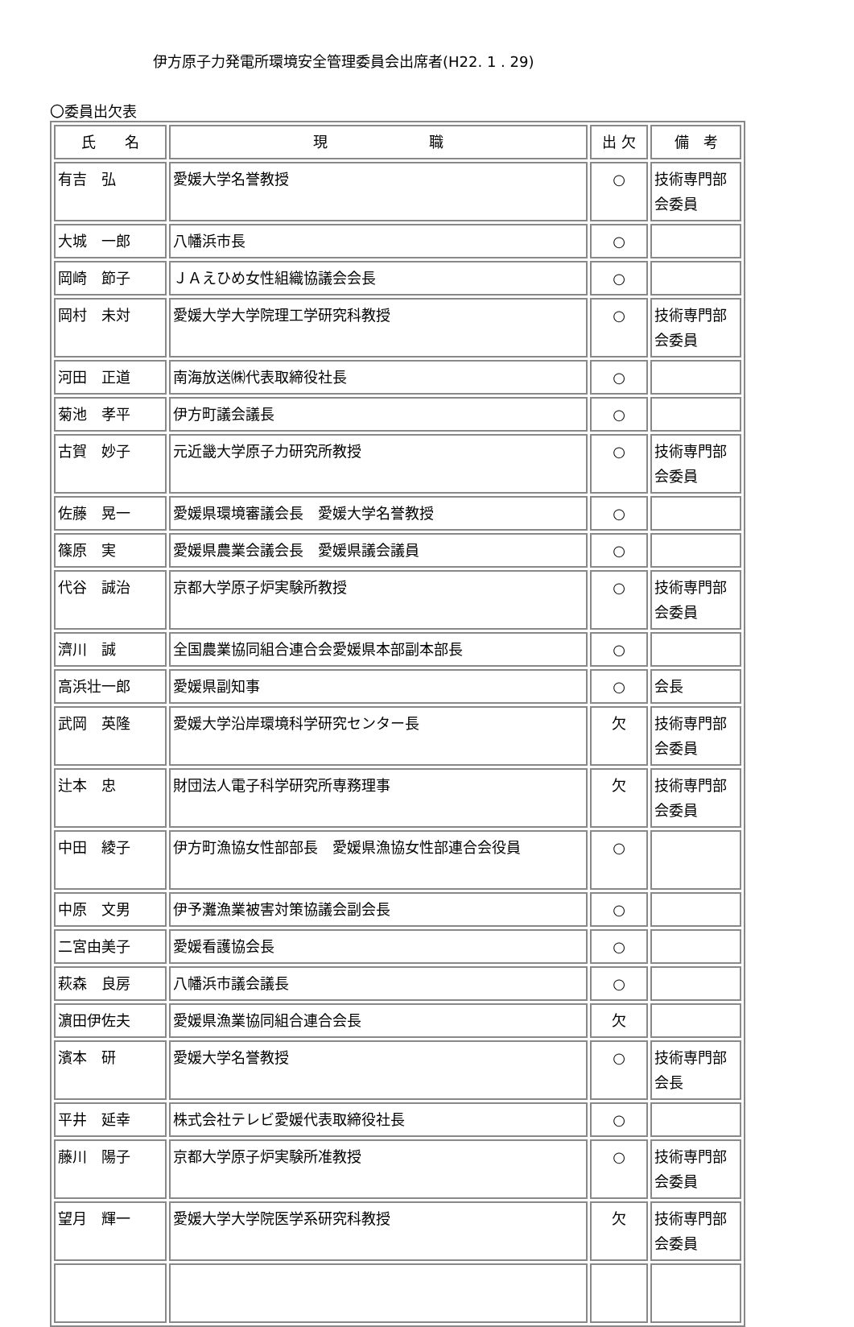伊方原子力発電所環境安全管理委員会出席者(H22. 1 . 29)
〇委員出欠表
| 氏 名 | 現 職 | 出 欠 | 備 考 |
| --- | --- | --- | --- |
| 有吉 弘 | 愛媛大学名誉教授 | ○ | 技術専門部会委員 |
| 大城 一郎 | 八幡浜市長 | ○ | |
| 岡崎 節子 | ＪＡえひめ女性組織協議会会長 | ○ | |
| 岡村 未対 | 愛媛大学大学院理工学研究科教授 | ○ | 技術専門部会委員 |
| 河田 正道 | 南海放送㈱代表取締役社長 | ○ | |
| 菊池 孝平 | 伊方町議会議長 | ○ | |
| 古賀 妙子 | 元近畿大学原子力研究所教授 | ○ | 技術専門部会委員 |
| 佐藤 晃一 | 愛媛県環境審議会長 愛媛大学名誉教授 | ○ | |
| 篠原 実 | 愛媛県農業会議会長 愛媛県議会議員 | ○ | |
| 代谷 誠治 | 京都大学原子炉実験所教授 | ○ | 技術専門部会委員 |
| 濟川 誠 | 全国農業協同組合連合会愛媛県本部副本部長 | ○ | |
| 高浜壮一郎 | 愛媛県副知事 | ○ | 会長 |
| 武岡 英隆 | 愛媛大学沿岸環境科学研究センター長 | 欠 | 技術専門部会委員 |
| 辻本 忠 | 財団法人電子科学研究所専務理事 | 欠 | 技術専門部会委員 |
| 中田 綾子 | 伊方町漁協女性部部長 愛媛県漁協女性部連合会役員 | ○ | |
| 中原 文男 | 伊予灘漁業被害対策協議会副会長 | ○ | |
| 二宮由美子 | 愛媛看護協会長 | ○ | |
| 萩森 良房 | 八幡浜市議会議長 | ○ | |
| 濵田伊佐夫 | 愛媛県漁業協同組合連合会長 | 欠 | |
| 濱本 研 | 愛媛大学名誉教授 | ○ | 技術専門部会長 |
| 平井 延幸 | 株式会社テレビ愛媛代表取締役社長 | ○ | |
| 藤川 陽子 | 京都大学原子炉実験所准教授 | ○ | 技術専門部会委員 |
| 望月 輝一 | 愛媛大学大学院医学系研究科教授 | 欠 | 技術専門部会委員 |